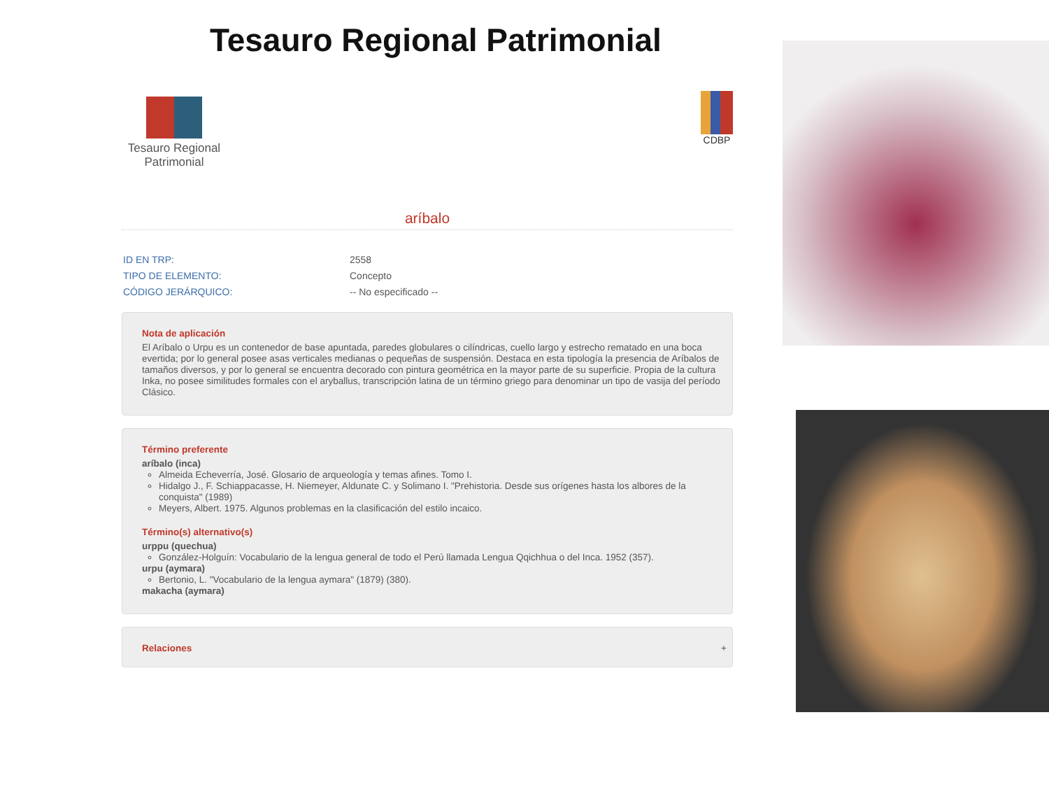Tesauro Regional Patrimonial
Tesauro Regional
Patrimonial
CDBP
aríbalo
| ID EN TRP: | 2558 |
| TIPO DE ELEMENTO: | Concepto |
| CÓDIGO JERÁRQUICO: | -- No especificado -- |
Nota de aplicación
El Aríbalo o Urpu es un contenedor de base apuntada, paredes globulares o cilíndricas, cuello largo y estrecho rematado en una boca evertida; por lo general posee asas verticales medianas o pequeñas de suspensión. Destaca en esta tipología la presencia de Aríbalos de tamaños diversos, y por lo general se encuentra decorado con pintura geométrica en la mayor parte de su superficie. Propia de la cultura Inka, no posee similitudes formales con el aryballus, transcripción latina de un término griego para denominar un tipo de vasija del período Clásico.
Término preferente
aríbalo (inca)
Almeida Echeverría, José. Glosario de arqueología y temas afines. Tomo I.
Hidalgo J., F. Schiappacasse, H. Niemeyer, Aldunate C. y Solimano I. "Prehistoria. Desde sus orígenes hasta los albores de la conquista" (1989)
Meyers, Albert. 1975. Algunos problemas en la clasificación del estilo incaico.
Término(s) alternativo(s)
urppu (quechua)
González-Holguín: Vocabulario de la lengua general de todo el Perú llamada Lengua Qqichhua o del Inca. 1952 (357).
urpu (aymara)
Bertonio, L. "Vocabulario de la lengua aymara" (1879) (380).
makacha (aymara)
Relaciones +